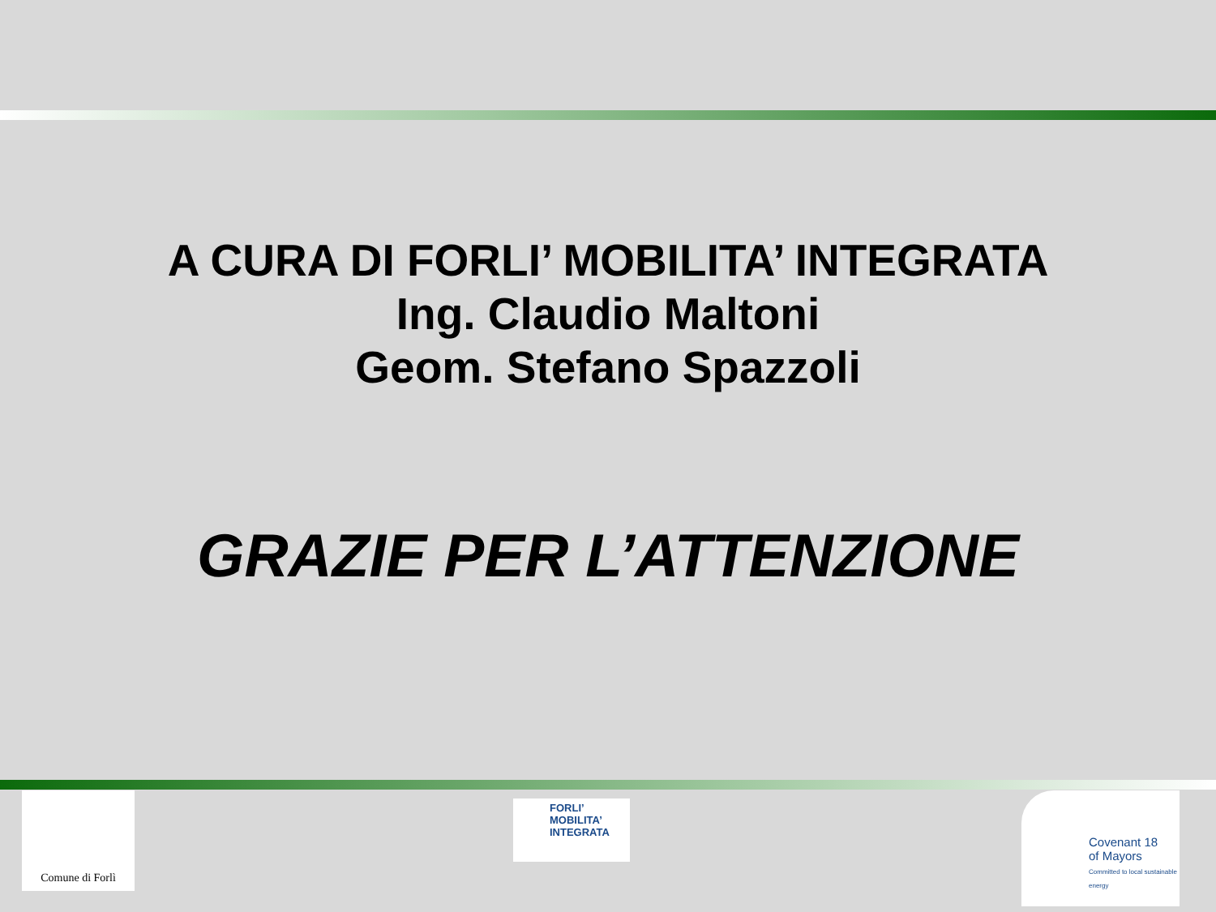A CURA DI FORLI’ MOBILITA’ INTEGRATA
Ing. Claudio Maltoni
Geom. Stefano Spazzoli
GRAZIE PER L’ATTENZIONE
Comune di Forlì
FORLI’
MOBILITA’ INTEGRATA
Covenant 18
of Mayors
Committed to local sustainable energy